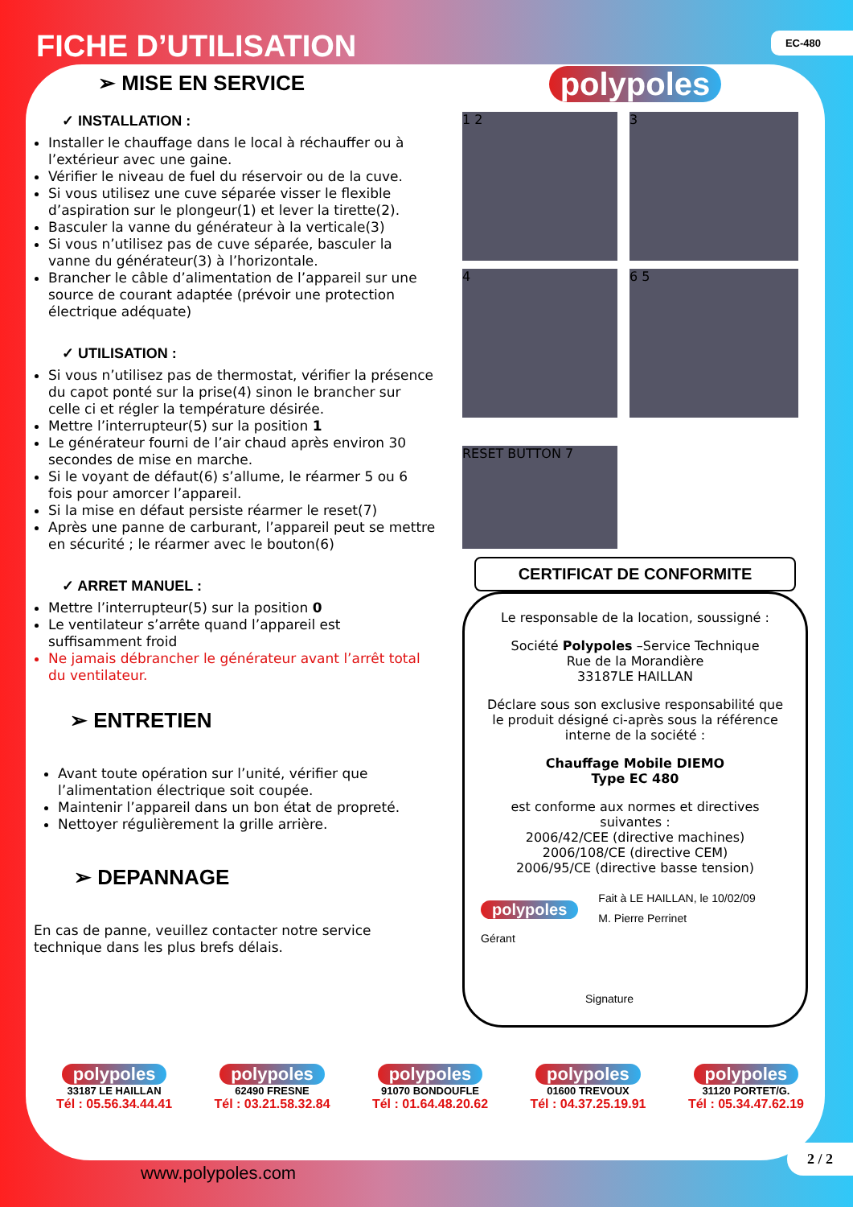FICHE D’UTILISATION EC-480
➢ MISE EN SERVICE
✓ INSTALLATION :
Installer le chauffage dans le local à réchauffer ou à l’extérieur avec une gaine.
Vérifier le niveau de fuel du réservoir ou de la cuve.
Si vous utilisez une cuve séparée visser le flexible d’aspiration sur le plongeur(1) et lever la tirette(2).
Basculer la vanne du générateur à la verticale(3)
Si vous n’utilisez pas de cuve séparée, basculer la vanne du générateur(3) à l’horizontale.
Brancher le câble d’alimentation de l’appareil sur une source de courant adaptée (prévoir une protection électrique adéquate)
✓ UTILISATION :
Si vous n’utilisez pas de thermostat, vérifier la présence du capot ponté sur la prise(4) sinon le brancher sur celle ci et régler la température désirée.
Mettre l’interrupteur(5) sur la position 1
Le générateur fourni de l’air chaud après environ 30 secondes de mise en marche.
Si le voyant de défaut(6) s’allume, le réarmer 5 ou 6 fois pour amorcer l’appareil.
Si la mise en défaut persiste réarmer le reset(7)
Après une panne de carburant, l’appareil peut se mettre en sécurité ; le réarmer avec le bouton(6)
✓ ARRET MANUEL :
Mettre l’interrupteur(5) sur la position 0
Le ventilateur s’arrête quand l’appareil est suffisamment froid
Ne jamais débrancher le générateur avant l’arrêt total du ventilateur.
➢ ENTRETIEN
Avant toute opération sur l’unité, vérifier que l’alimentation électrique soit coupée.
Maintenir l’appareil dans un bon état de propreté.
Nettoyer régulièrement la grille arrière.
➢ DEPANNAGE
En cas de panne, veuillez contacter notre service technique dans les plus brefs délais.
polypoles
1 2
3
4
6 5
RESET BUTTON 7
CERTIFICAT DE CONFORMITE
Le responsable de la location, soussigné :
Société Polypoles –Service Technique
Rue de la Morandière
33187LE HAILLAN
Déclare sous son exclusive responsabilité que le produit désigné ci-après sous la référence interne de la société :
Chauffage Mobile DIEMO
Type EC 480
est conforme aux normes et directives suivantes :
2006/42/CEE (directive machines)
2006/108/CE (directive CEM)
2006/95/CE (directive basse tension)
polypoles Fait à LE HAILLAN, le 10/02/09
M. Pierre Perrinet
Gérant
Signature
polypoles
33187 LE HAILLAN
Tél : 05.56.34.44.41
polypoles
62490 FRESNE
Tél : 03.21.58.32.84
polypoles
91070 BONDOUFLE
Tél : 01.64.48.20.62
polypoles
01600 TREVOUX
Tél : 04.37.25.19.91
polypoles
31120 PORTET/G.
Tél : 05.34.47.62.19
www.polypoles.com
2 / 2